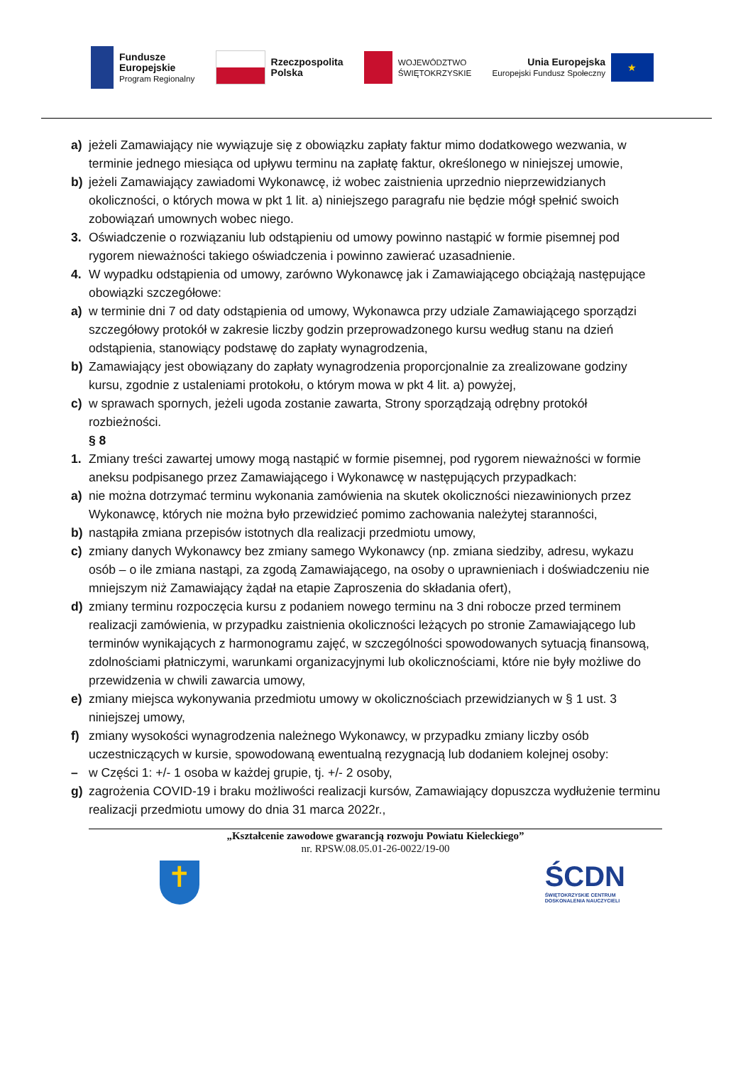Fundusze
Europejskie
Program Regionalny
Rzeczpospolita
Polska
WOJEWÓDZTWO
ŚWIĘTOKRZYSKIE
Unia Europejska
Europejski Fundusz Społeczny
★
a) jeżeli Zamawiający nie wywiązuje się z obowiązku zapłaty faktur mimo dodatkowego wezwania, w terminie jednego miesiąca od upływu terminu na zapłatę faktur, określonego w niniejszej umowie,
b) jeżeli Zamawiający zawiadomi Wykonawcę, iż wobec zaistnienia uprzednio nieprzewidzianych okoliczności, o których mowa w pkt 1 lit. a) niniejszego paragrafu nie będzie mógł spełnić swoich zobowiązań umownych wobec niego.
3. Oświadczenie o rozwiązaniu lub odstąpieniu od umowy powinno nastąpić w formie pisemnej pod rygorem nieważności takiego oświadczenia i powinno zawierać uzasadnienie.
4. W wypadku odstąpienia od umowy, zarówno Wykonawcę jak i Zamawiającego obciążają następujące obowiązki szczegółowe:
a) w terminie dni 7 od daty odstąpienia od umowy, Wykonawca przy udziale Zamawiającego sporządzi szczegółowy protokół w zakresie liczby godzin przeprowadzonego kursu według stanu na dzień odstąpienia, stanowiący podstawę do zapłaty wynagrodzenia,
b) Zamawiający jest obowiązany do zapłaty wynagrodzenia proporcjonalnie za zrealizowane godziny kursu, zgodnie z ustaleniami protokołu, o którym mowa w pkt 4 lit. a) powyżej,
c) w sprawach spornych, jeżeli ugoda zostanie zawarta, Strony sporządzają odrębny protokół rozbieżności.
§ 8
1. Zmiany treści zawartej umowy mogą nastąpić w formie pisemnej, pod rygorem nieważności w formie aneksu podpisanego przez Zamawiającego i Wykonawcę w następujących przypadkach:
a) nie można dotrzymać terminu wykonania zamówienia na skutek okoliczności niezawinionych przez Wykonawcę, których nie można było przewidzieć pomimo zachowania należytej staranności,
b) nastąpiła zmiana przepisów istotnych dla realizacji przedmiotu umowy,
c) zmiany danych Wykonawcy bez zmiany samego Wykonawcy (np. zmiana siedziby, adresu, wykazu osób – o ile zmiana nastąpi, za zgodą Zamawiającego, na osoby o uprawnieniach i doświadczeniu nie mniejszym niż Zamawiający żądał na etapie Zaproszenia do składania ofert),
d) zmiany terminu rozpoczęcia kursu z podaniem nowego terminu na 3 dni robocze przed terminem realizacji zamówienia, w przypadku zaistnienia okoliczności leżących po stronie Zamawiającego lub terminów wynikających z harmonogramu zajęć, w szczególności spowodowanych sytuacją finansową, zdolnościami płatniczymi, warunkami organizacyjnymi lub okolicznościami, które nie były możliwe do przewidzenia w chwili zawarcia umowy,
e) zmiany miejsca wykonywania przedmiotu umowy w okolicznościach przewidzianych w § 1 ust. 3 niniejszej umowy,
f) zmiany wysokości wynagrodzenia należnego Wykonawcy, w przypadku zmiany liczby osób uczestniczących w kursie, spowodowaną ewentualną rezygnacją lub dodaniem kolejnej osoby:
– w Części 1: +/- 1 osoba w każdej grupie, tj. +/- 2 osoby,
g) zagrożenia COVID-19 i braku możliwości realizacji kursów, Zamawiający dopuszcza wydłużenie terminu realizacji przedmiotu umowy do dnia 31 marca 2022r.,
„Kształcenie zawodowe gwarancją rozwoju Powiatu Kieleckiego”
nr. RPSW.08.05.01-26-0022/19-00
✝
ŚCDN
ŚWIĘTOKRZYSKIE CENTRUM
DOSKONALENIA NAUCZYCIELI